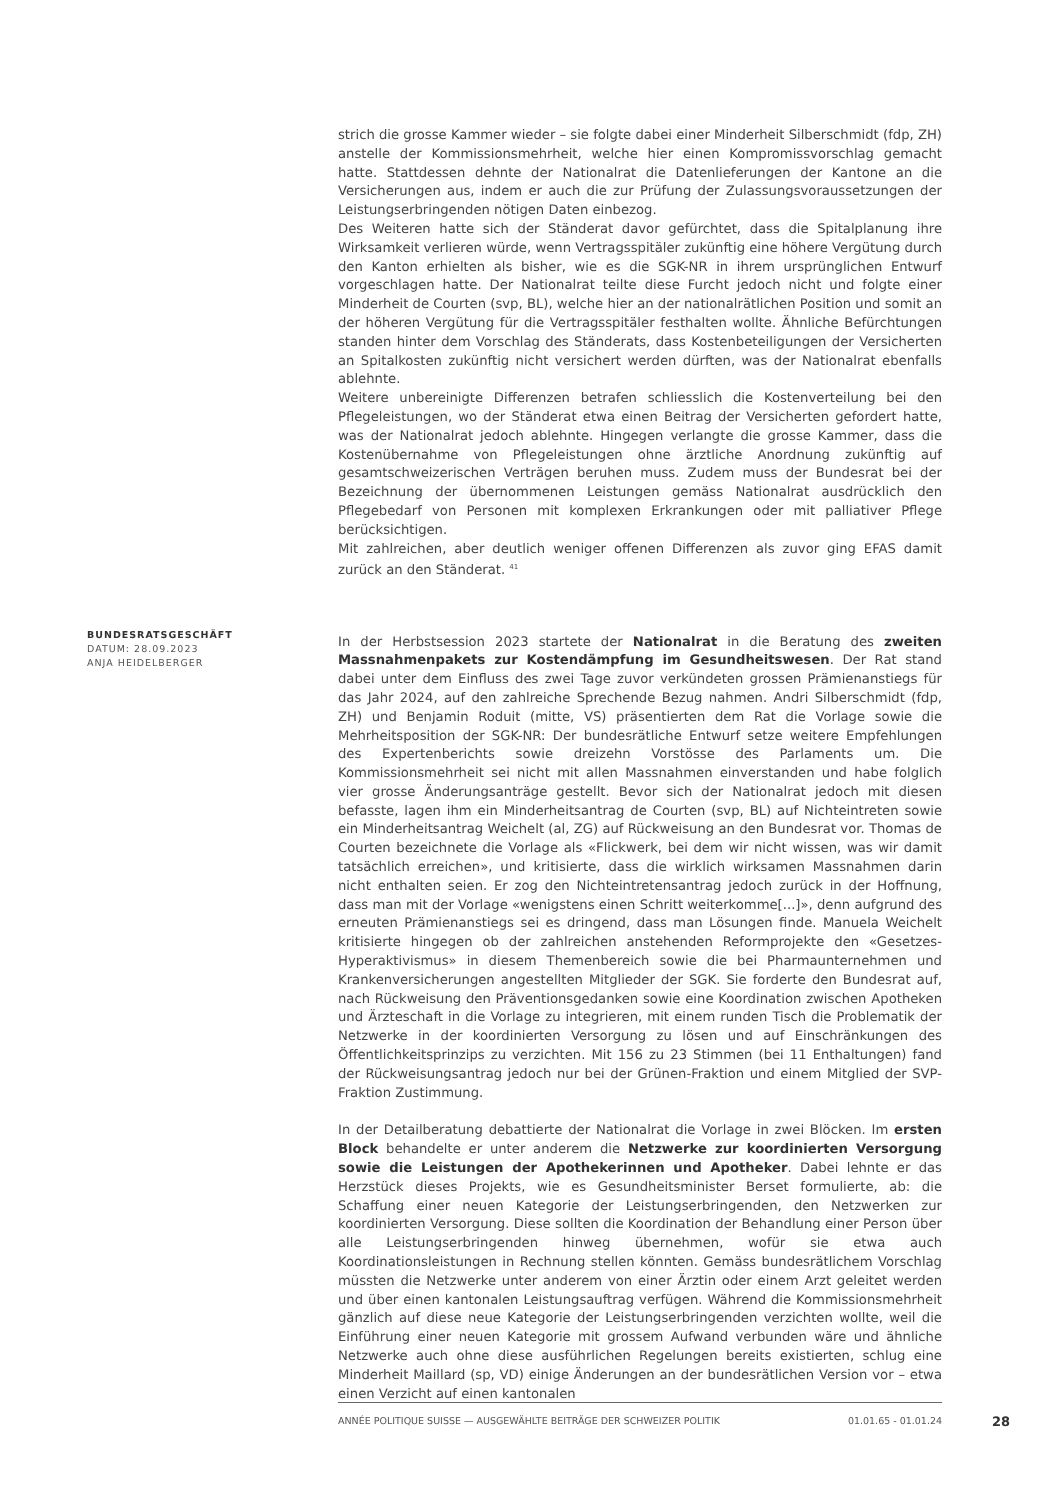BUNDESRATSGESCHÄFT
DATUM: 28.09.2023
ANJA HEIDELBERGER
strich die grosse Kammer wieder – sie folgte dabei einer Minderheit Silberschmidt (fdp, ZH) anstelle der Kommissionsmehrheit, welche hier einen Kompromissvorschlag gemacht hatte. Stattdessen dehnte der Nationalrat die Datenlieferungen der Kantone an die Versicherungen aus, indem er auch die zur Prüfung der Zulassungsvoraussetzungen der Leistungserbringenden nötigen Daten einbezog.
Des Weiteren hatte sich der Ständerat davor gefürchtet, dass die Spitalplanung ihre Wirksamkeit verlieren würde, wenn Vertragsspitäler zukünftig eine höhere Vergütung durch den Kanton erhielten als bisher, wie es die SGK-NR in ihrem ursprünglichen Entwurf vorgeschlagen hatte. Der Nationalrat teilte diese Furcht jedoch nicht und folgte einer Minderheit de Courten (svp, BL), welche hier an der nationalrätlichen Position und somit an der höheren Vergütung für die Vertragsspitäler festhalten wollte. Ähnliche Befürchtungen standen hinter dem Vorschlag des Ständerats, dass Kostenbeteiligungen der Versicherten an Spitalkosten zukünftig nicht versichert werden dürften, was der Nationalrat ebenfalls ablehnte.
Weitere unbereinigte Differenzen betrafen schliesslich die Kostenverteilung bei den Pflegeleistungen, wo der Ständerat etwa einen Beitrag der Versicherten gefordert hatte, was der Nationalrat jedoch ablehnte. Hingegen verlangte die grosse Kammer, dass die Kostenübernahme von Pflegeleistungen ohne ärztliche Anordnung zukünftig auf gesamtschweizerischen Verträgen beruhen muss. Zudem muss der Bundesrat bei der Bezeichnung der übernommenen Leistungen gemäss Nationalrat ausdrücklich den Pflegebedarf von Personen mit komplexen Erkrankungen oder mit palliativer Pflege berücksichtigen.
Mit zahlreichen, aber deutlich weniger offenen Differenzen als zuvor ging EFAS damit zurück an den Ständerat. <sup>41</sup>
In der Herbstsession 2023 startete der Nationalrat in die Beratung des zweiten Massnahmenpakets zur Kostendämpfung im Gesundheitswesen. Der Rat stand dabei unter dem Einfluss des zwei Tage zuvor verkündeten grossen Prämienanstiegs für das Jahr 2024, auf den zahlreiche Sprechende Bezug nahmen. Andri Silberschmidt (fdp, ZH) und Benjamin Roduit (mitte, VS) präsentierten dem Rat die Vorlage sowie die Mehrheitsposition der SGK-NR: Der bundesrätliche Entwurf setze weitere Empfehlungen des Expertenberichts sowie dreizehn Vorstösse des Parlaments um. Die Kommissionsmehrheit sei nicht mit allen Massnahmen einverstanden und habe folglich vier grosse Änderungsanträge gestellt. Bevor sich der Nationalrat jedoch mit diesen befasste, lagen ihm ein Minderheitsantrag de Courten (svp, BL) auf Nichteintreten sowie ein Minderheitsantrag Weichelt (al, ZG) auf Rückweisung an den Bundesrat vor. Thomas de Courten bezeichnete die Vorlage als «Flickwerk, bei dem wir nicht wissen, was wir damit tatsächlich erreichen», und kritisierte, dass die wirklich wirksamen Massnahmen darin nicht enthalten seien. Er zog den Nichteintretensantrag jedoch zurück in der Hoffnung, dass man mit der Vorlage «wenigstens einen Schritt weiterkomme[...]», denn aufgrund des erneuten Prämienanstiegs sei es dringend, dass man Lösungen finde. Manuela Weichelt kritisierte hingegen ob der zahlreichen anstehenden Reformprojekte den «Gesetzes-Hyperaktivismus» in diesem Themenbereich sowie die bei Pharmaunternehmen und Krankenversicherungen angestellten Mitglieder der SGK. Sie forderte den Bundesrat auf, nach Rückweisung den Präventionsgedanken sowie eine Koordination zwischen Apotheken und Ärzteschaft in die Vorlage zu integrieren, mit einem runden Tisch die Problematik der Netzwerke in der koordinierten Versorgung zu lösen und auf Einschränkungen des Öffentlichkeitsprinzips zu verzichten. Mit 156 zu 23 Stimmen (bei 11 Enthaltungen) fand der Rückweisungsantrag jedoch nur bei der Grünen-Fraktion und einem Mitglied der SVP-Fraktion Zustimmung.
In der Detailberatung debattierte der Nationalrat die Vorlage in zwei Blöcken. Im ersten Block behandelte er unter anderem die Netzwerke zur koordinierten Versorgung sowie die Leistungen der Apothekerinnen und Apotheker. Dabei lehnte er das Herzstück dieses Projekts, wie es Gesundheitsminister Berset formulierte, ab: die Schaffung einer neuen Kategorie der Leistungserbringenden, den Netzwerken zur koordinierten Versorgung. Diese sollten die Koordination der Behandlung einer Person über alle Leistungserbringenden hinweg übernehmen, wofür sie etwa auch Koordinationsleistungen in Rechnung stellen könnten. Gemäss bundesrätlichem Vorschlag müssten die Netzwerke unter anderem von einer Ärztin oder einem Arzt geleitet werden und über einen kantonalen Leistungsauftrag verfügen. Während die Kommissionsmehrheit gänzlich auf diese neue Kategorie der Leistungserbringenden verzichten wollte, weil die Einführung einer neuen Kategorie mit grossem Aufwand verbunden wäre und ähnliche Netzwerke auch ohne diese ausführlichen Regelungen bereits existierten, schlug eine Minderheit Maillard (sp, VD) einige Änderungen an der bundesrätlichen Version vor – etwa einen Verzicht auf einen kantonalen
ANNÉE POLITIQUE SUISSE — AUSGEWÄHLTE BEITRÄGE DER SCHWEIZER POLITIK 01.01.65 - 01.01.24
28